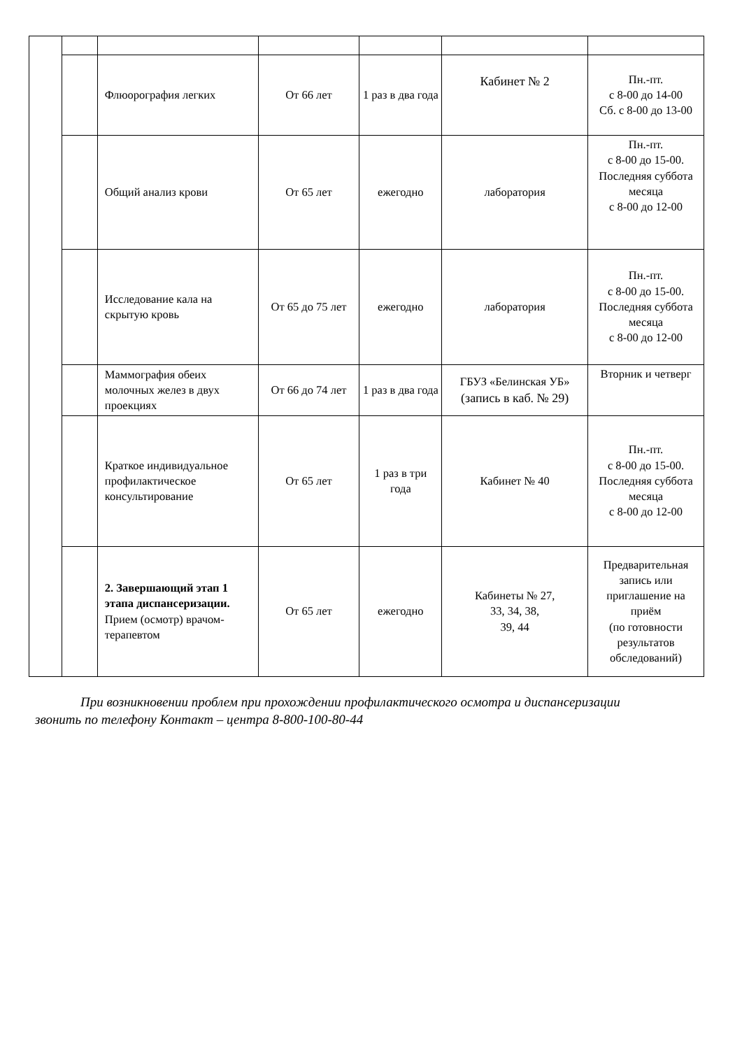| | | Флюорография легких | От 66 лет | 1 раз в два года | Кабинет № 2 | Пн.-пт. с 8-00 до 14-00 Сб. с 8-00 до 13-00 |
| | | Общий анализ крови | От 65 лет | ежегодно | лаборатория | Пн.-пт. с 8-00 до 15-00. Последняя суббота месяца с 8-00 до 12-00 |
| | | Исследование кала на скрытую кровь | От 65 до 75 лет | ежегодно | лаборатория | Пн.-пт. с 8-00 до 15-00. Последняя суббота месяца с 8-00 до 12-00 |
| | | Маммография обеих молочных желез в двух проекциях | От 66 до 74 лет | 1 раз в два года | ГБУЗ «Белинская УБ» (запись в каб. № 29) | Вторник и четверг |
| | | Краткое индивидуальное профилактическое консультирование | От 65 лет | 1 раз в три года | Кабинет № 40 | Пн.-пт. с 8-00 до 15-00. Последняя суббота месяца с 8-00 до 12-00 |
| | | 2. Завершающий этап 1 этапа диспансеризации. Прием (осмотр) врачом-терапевтом | От 65 лет | ежегодно | Кабинеты № 27, 33, 34, 38, 39, 44 | Предварительная запись или приглашение на приём (по готовности результатов обследований) |
При возникновении проблем при прохождении профилактического осмотра и диспансеризации звонить по телефону Контакт – центра 8-800-100-80-44